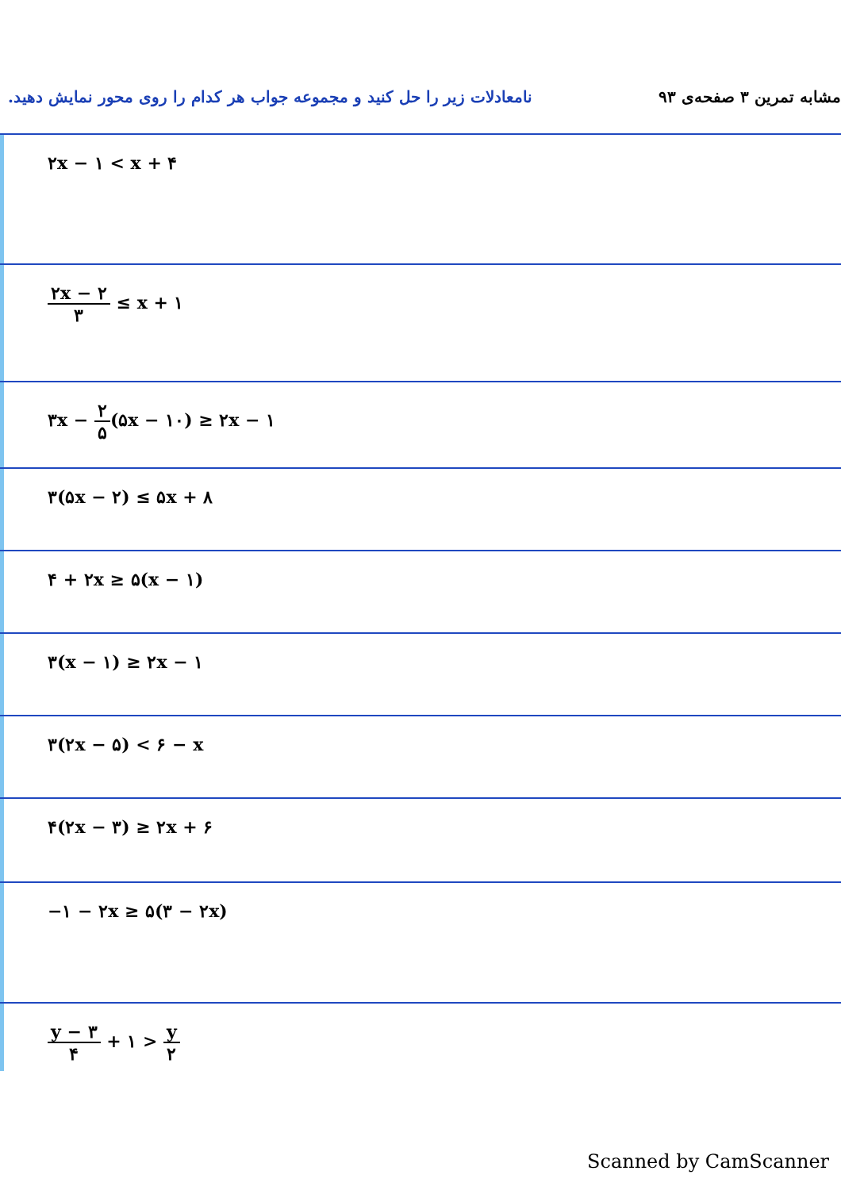نامعادلات زیر را حل کنید و مجموعه جواب هر کدام را روی محور نمایش دهید. مشابه تمرین ۳ صفحه‌ی ۹۳
۲x − ۱ < x + ۴
۲x − ۲ ۳ ≤ x + ۱
۳x − ۲ ۵(۵x − ۱۰) ≥ ۲x − ۱
۳(۵x − ۲) ≤ ۵x + ۸
۴ + ۲x ≥ ۵(x − ۱)
۳(x − ۱) ≥ ۲x − ۱
۳(۲x − ۵) < ۶ − x
۴(۲x − ۳) ≥ ۲x + ۶
−۱ − ۲x ≥ ۵(۳ − ۲x)
y − ۳ ۴ + ۱ > y ۲
Scanned by CamScanner